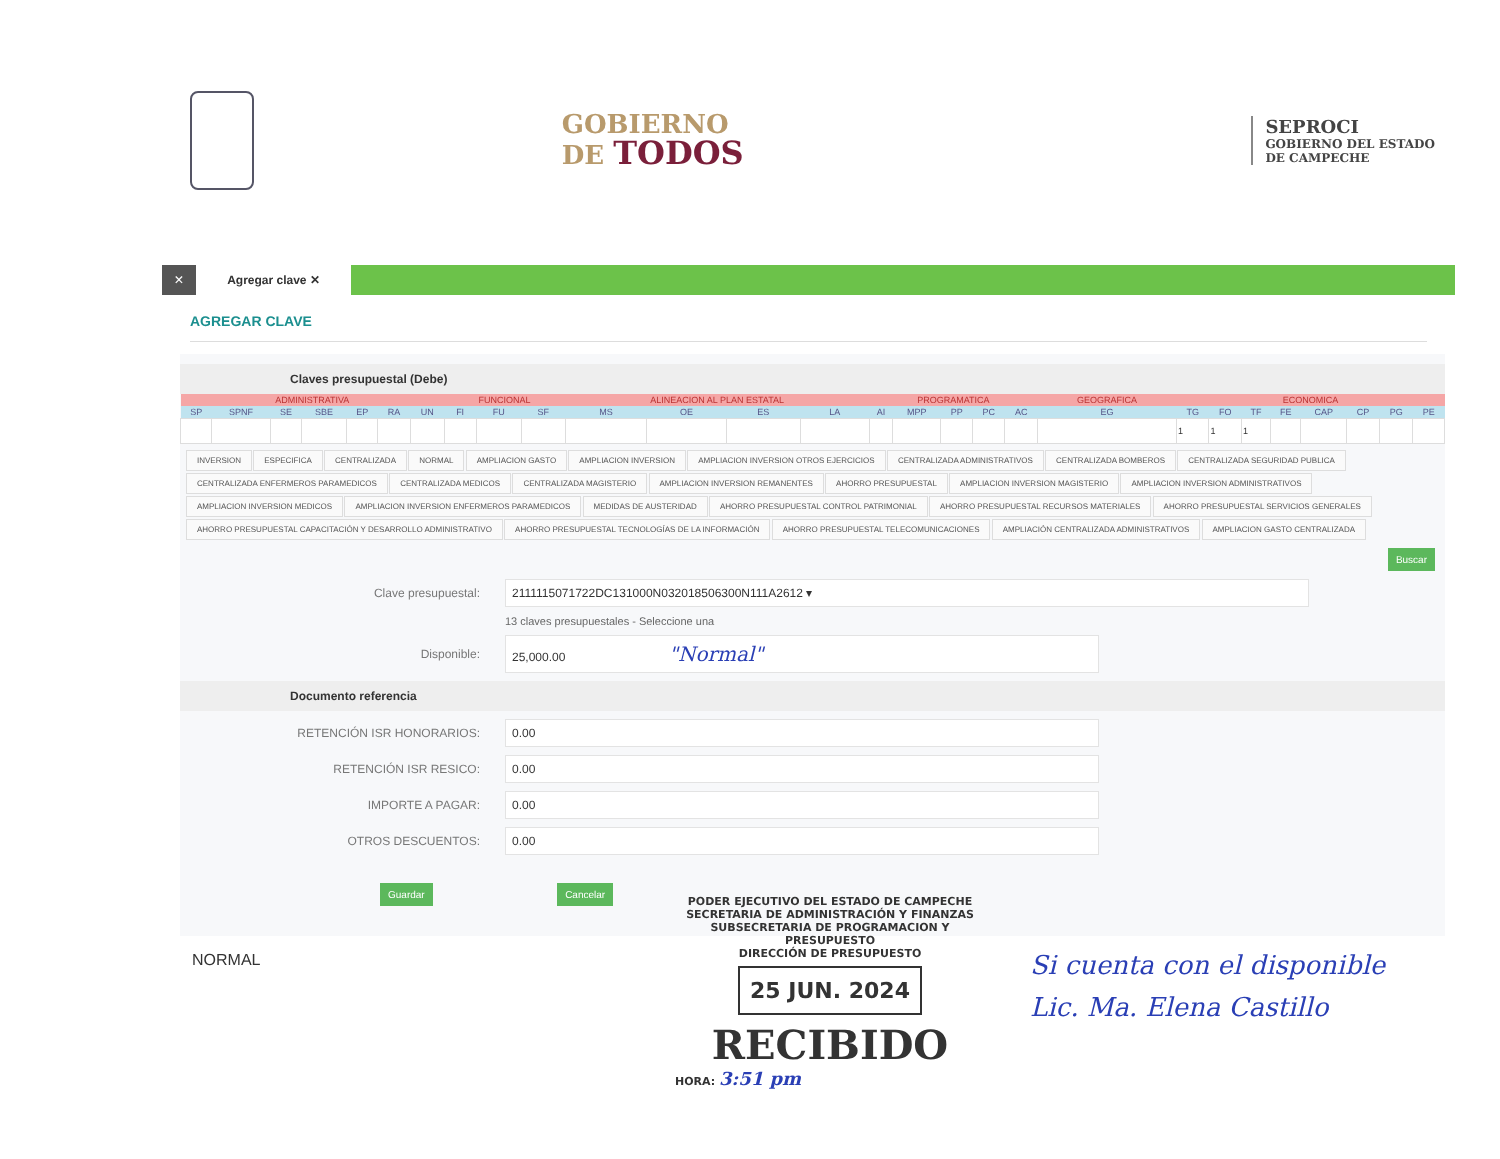GOBIERNO
DE TODOS
SEPROCI
GOBIERNO DEL ESTADO
DE CAMPECHE
×
Agregar clave ✕
AGREGAR CLAVE
Claves presupuestal (Debe)
| ADMINISTRATIVA | | | | | | | FUNCIONAL | | | ALINEACION AL PLAN ESTATAL | | | | PROGRAMATICA | | | | | GEOGRAFICA | ECONOMICA | | | | | | | |
| --- | --- | --- | --- | --- | --- | --- | --- | --- | --- | --- | --- | --- | --- | --- | --- | --- | --- | --- | --- | --- | --- | --- | --- | --- | --- | --- | --- |
| SP | SPNF | SE | SBE | EP | RA | UN | FI | FU | SF | MS | OE | ES | LA | AI | MPP | PP | PC | AC | EG | TG | FO | TF | FE | CAP | CP | PG | PE |
| | | | | | | | | | | | | | | | | | | | | 1 | 1 | 1 | | | | | |
INVERSION ESPECIFICA CENTRALIZADA NORMAL AMPLIACION GASTO AMPLIACION INVERSION AMPLIACION INVERSION OTROS EJERCICIOS CENTRALIZADA ADMINISTRATIVOS CENTRALIZADA BOMBEROS CENTRALIZADA SEGURIDAD PUBLICA CENTRALIZADA ENFERMEROS PARAMEDICOS CENTRALIZADA MEDICOS CENTRALIZADA MAGISTERIO AMPLIACION INVERSION REMANENTES AHORRO PRESUPUESTAL AMPLIACION INVERSION MAGISTERIO AMPLIACION INVERSION ADMINISTRATIVOS AMPLIACION INVERSION MEDICOS AMPLIACION INVERSION ENFERMEROS PARAMEDICOS MEDIDAS DE AUSTERIDAD AHORRO PRESUPUESTAL CONTROL PATRIMONIAL AHORRO PRESUPUESTAL RECURSOS MATERIALES AHORRO PRESUPUESTAL SERVICIOS GENERALES AHORRO PRESUPUESTAL CAPACITACIÓN Y DESARROLLO ADMINISTRATIVO AHORRO PRESUPUESTAL TECNOLOGÍAS DE LA INFORMACIÓN AHORRO PRESUPUESTAL TELECOMUNICACIONES AMPLIACIÓN CENTRALIZADA ADMINISTRATIVOS AMPLIACION GASTO CENTRALIZADA
Buscar
Clave presupuestal:
211111507172​2DC131000N032018506300N111A2612 ▾
13 claves presupuestales - Seleccione una
Disponible:
25,000.00 "Normal"
Documento referencia
RETENCIÓN ISR HONORARIOS:
0.00
RETENCIÓN ISR RESICO:
0.00
IMPORTE A PAGAR:
0.00
OTROS DESCUENTOS:
0.00
Guardar Cancelar
NORMAL
PODER EJECUTIVO DEL ESTADO DE CAMPECHE
SECRETARIA DE ADMINISTRACIÓN Y FINANZAS
SUBSECRETARIA DE PROGRAMACION Y PRESUPUESTO
DIRECCIÓN DE PRESUPUESTO
25 JUN. 2024
RECIBIDO
HORA: 3:51 pm
Si cuenta con el disponible
Lic. Ma. Elena Castillo